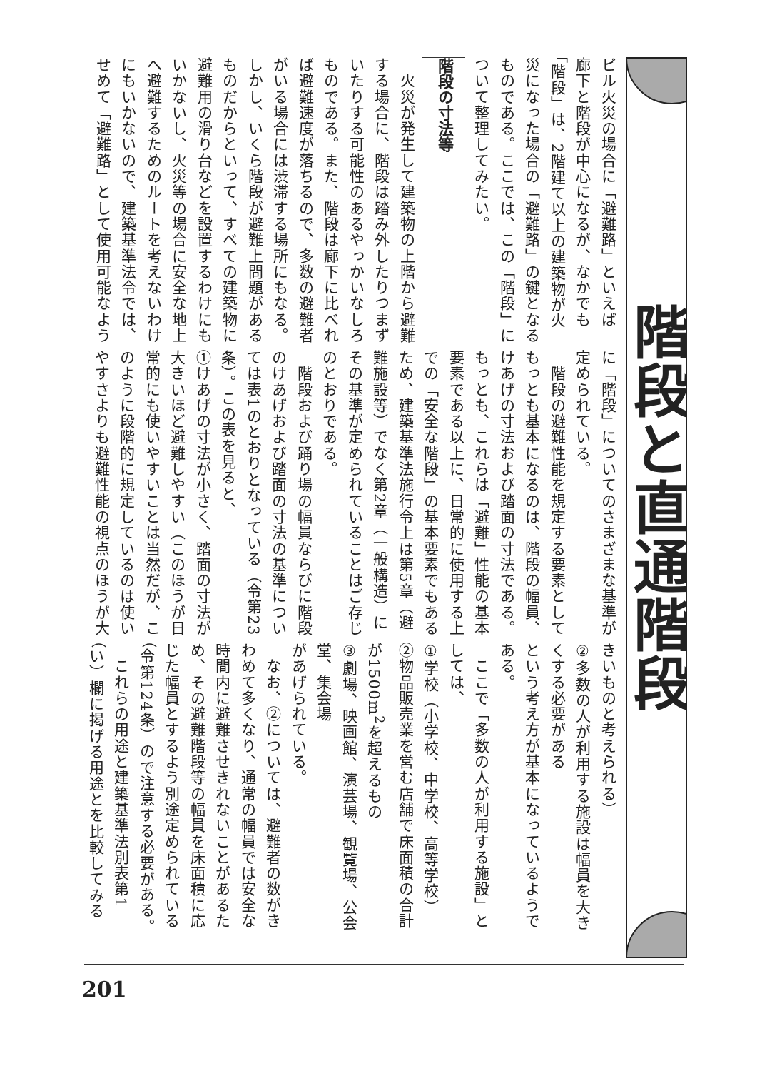階段と直通階段
ビル火災の場合に「避難路」といえば
廊下と階段が中心になるが、なかでも
「階段」は、2階建て以上の建築物が火
災になった場合の「避難路」の鍵となる
ものである。ここでは、この「階段」に
ついて整理してみたい。
階段の寸法等
　火災が発生して建築物の上階から避難
する場合に、階段は踏み外したりつまず
いたりする可能性のあるやっかいなしろ
ものである。また、階段は廊下に比べれ
ば避難速度が落ちるので、多数の避難者
がいる場合には渋滞する場所にもなる。
しかし、いくら階段が避難上問題がある
ものだからといって、すべての建築物に
避難用の滑り台などを設置するわけにも
いかないし、火災等の場合に安全な地上
へ避難するためのルートを考えないわけ
にもいかないので、建築基準法令では、
せめて「避難路」として使用可能なよう
に「階段」についてのさまざまな基準が
定められている。
　階段の避難性能を規定する要素として
もっとも基本になるのは、階段の幅員、
けあげの寸法および踏面の寸法である。
もっとも、これらは「避難」性能の基本
要素である以上に、日常的に使用する上
での「安全な階段」の基本要素でもある
ため、建築基準法施行令上は第5章（避
難施設等）でなく第2章（一般構造）に
その基準が定められていることはご存じ
のとおりである。
　階段および踊り場の幅員ならびに階段
のけあげおよび踏面の寸法の基準につい
ては表1のとおりとなっている（令第23
条）。この表を見ると、
①けあげの寸法が小さく、踏面の寸法が
大きいほど避難しやすい（このほうが日
常的にも使いやすいことは当然だが、こ
のように段階的に規定しているのは使い
やすさよりも避難性能の視点のほうが大
きいものと考えられる）
②多数の人が利用する施設は幅員を大き
くする必要がある
という考え方が基本になっているようで
ある。
　ここで「多数の人が利用する施設」と
しては、
①学校（小学校、中学校、高等学校）
②物品販売業を営む店舗で床面積の合計
が1500m<sup>2</sup>を超えるもの
③劇場、映画館、演芸場、観覧場、公会
堂、集会場
があげられている。
　なお、②については、避難者の数がき
わめて多くなり、通常の幅員では安全な
時間内に避難させきれないことがあるた
め、その避難階段等の幅員を床面積に応
じた幅員とするよう別途定められている
（令第124条）ので注意する必要がある。
　これらの用途と建築基準法別表第1
（い）欄に掲げる用途とを比較してみる
201